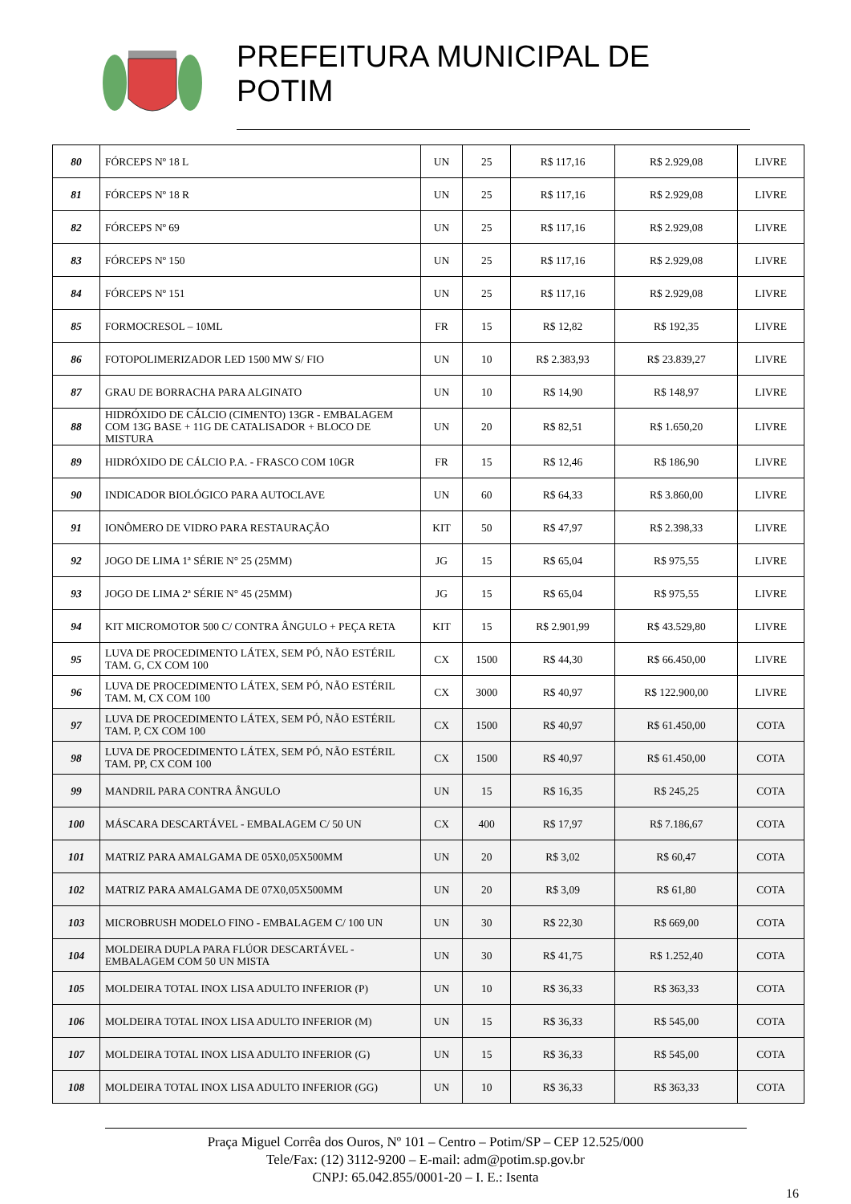PREFEITURA MUNICIPAL DE POTIM
| 80 | FÓRCEPS Nº 18 L | UN | 25 | R$ 117,16 | R$ 2.929,08 | LIVRE |
| 81 | FÓRCEPS Nº 18 R | UN | 25 | R$ 117,16 | R$ 2.929,08 | LIVRE |
| 82 | FÓRCEPS Nº 69 | UN | 25 | R$ 117,16 | R$ 2.929,08 | LIVRE |
| 83 | FÓRCEPS Nº 150 | UN | 25 | R$ 117,16 | R$ 2.929,08 | LIVRE |
| 84 | FÓRCEPS Nº 151 | UN | 25 | R$ 117,16 | R$ 2.929,08 | LIVRE |
| 85 | FORMOCRESOL – 10ML | FR | 15 | R$ 12,82 | R$ 192,35 | LIVRE |
| 86 | FOTOPOLIMERIZADOR LED 1500 MW S/ FIO | UN | 10 | R$ 2.383,93 | R$ 23.839,27 | LIVRE |
| 87 | GRAU DE BORRACHA PARA ALGINATO | UN | 10 | R$ 14,90 | R$ 148,97 | LIVRE |
| 88 | HIDRÓXIDO DE CÁLCIO (CIMENTO) 13GR - EMBALAGEM COM 13G BASE + 11G DE CATALISADOR + BLOCO DE MISTURA | UN | 20 | R$ 82,51 | R$ 1.650,20 | LIVRE |
| 89 | HIDRÓXIDO DE CÁLCIO P.A. - FRASCO COM 10GR | FR | 15 | R$ 12,46 | R$ 186,90 | LIVRE |
| 90 | INDICADOR BIOLÓGICO PARA AUTOCLAVE | UN | 60 | R$ 64,33 | R$ 3.860,00 | LIVRE |
| 91 | IONÔMERO DE VIDRO PARA RESTAURAÇÃO | KIT | 50 | R$ 47,97 | R$ 2.398,33 | LIVRE |
| 92 | JOGO DE LIMA 1ª SÉRIE N° 25 (25MM) | JG | 15 | R$ 65,04 | R$ 975,55 | LIVRE |
| 93 | JOGO DE LIMA 2ª SÉRIE N° 45 (25MM) | JG | 15 | R$ 65,04 | R$ 975,55 | LIVRE |
| 94 | KIT MICROMOTOR 500 C/ CONTRA ÂNGULO + PEÇA RETA | KIT | 15 | R$ 2.901,99 | R$ 43.529,80 | LIVRE |
| 95 | LUVA DE PROCEDIMENTO LÁTEX, SEM PÓ, NÃO ESTÉRIL TAM. G, CX COM 100 | CX | 1500 | R$ 44,30 | R$ 66.450,00 | LIVRE |
| 96 | LUVA DE PROCEDIMENTO LÁTEX, SEM PÓ, NÃO ESTÉRIL TAM. M, CX COM 100 | CX | 3000 | R$ 40,97 | R$ 122.900,00 | LIVRE |
| 97 | LUVA DE PROCEDIMENTO LÁTEX, SEM PÓ, NÃO ESTÉRIL TAM. P, CX COM 100 | CX | 1500 | R$ 40,97 | R$ 61.450,00 | COTA |
| 98 | LUVA DE PROCEDIMENTO LÁTEX, SEM PÓ, NÃO ESTÉRIL TAM. PP, CX COM 100 | CX | 1500 | R$ 40,97 | R$ 61.450,00 | COTA |
| 99 | MANDRIL PARA CONTRA ÂNGULO | UN | 15 | R$ 16,35 | R$ 245,25 | COTA |
| 100 | MÁSCARA DESCARTÁVEL - EMBALAGEM C/ 50 UN | CX | 400 | R$ 17,97 | R$ 7.186,67 | COTA |
| 101 | MATRIZ PARA AMALGAMA DE 05X0,05X500MM | UN | 20 | R$ 3,02 | R$ 60,47 | COTA |
| 102 | MATRIZ PARA AMALGAMA DE 07X0,05X500MM | UN | 20 | R$ 3,09 | R$ 61,80 | COTA |
| 103 | MICROBRUSH MODELO FINO - EMBALAGEM C/ 100 UN | UN | 30 | R$ 22,30 | R$ 669,00 | COTA |
| 104 | MOLDEIRA DUPLA PARA FLÚOR DESCARTÁVEL - EMBALAGEM COM 50 UN MISTA | UN | 30 | R$ 41,75 | R$ 1.252,40 | COTA |
| 105 | MOLDEIRA TOTAL INOX LISA ADULTO INFERIOR (P) | UN | 10 | R$ 36,33 | R$ 363,33 | COTA |
| 106 | MOLDEIRA TOTAL INOX LISA ADULTO INFERIOR (M) | UN | 15 | R$ 36,33 | R$ 545,00 | COTA |
| 107 | MOLDEIRA TOTAL INOX LISA ADULTO INFERIOR (G) | UN | 15 | R$ 36,33 | R$ 545,00 | COTA |
| 108 | MOLDEIRA TOTAL INOX LISA ADULTO INFERIOR (GG) | UN | 10 | R$ 36,33 | R$ 363,33 | COTA |
Praça Miguel Corrêa dos Ouros, Nº 101 – Centro – Potim/SP – CEP 12.525/000
Tele/Fax: (12) 3112-9200 – E-mail: adm@potim.sp.gov.br
CNPJ: 65.042.855/0001-20 – I. E.: Isenta
16